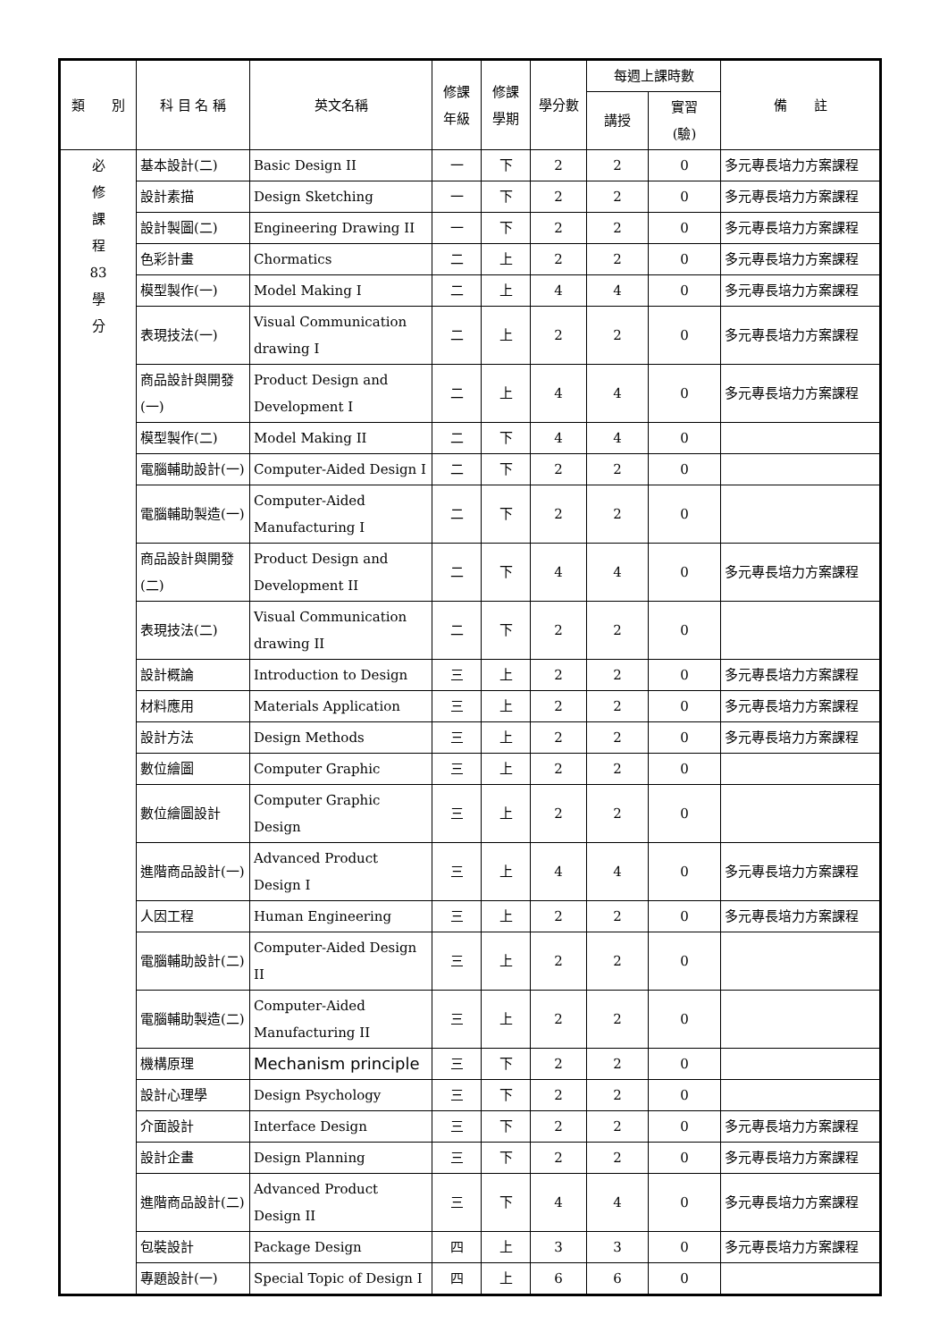| 類 別 | 科 目 名 稱 | 英文名稱 | 修課 年級 | 修課 學期 | 學分數 | 每週上課時數 | | 備 註 |
| --- | --- | --- | --- | --- | --- | --- | --- | --- |
| | | | | | | 講授 | 實習 (驗) | |
| 必 修 課 程 83 學 分 | 基本設計(二) | Basic Design II | 一 | 下 | 2 | 2 | 0 | 多元專長培力方案課程 |
| | 設計素描 | Design Sketching | 一 | 下 | 2 | 2 | 0 | 多元專長培力方案課程 |
| | 設計製圖(二) | Engineering Drawing II | 一 | 下 | 2 | 2 | 0 | 多元專長培力方案課程 |
| | 色彩計畫 | Chormatics | 二 | 上 | 2 | 2 | 0 | 多元專長培力方案課程 |
| | 模型製作(一) | Model Making I | 二 | 上 | 4 | 4 | 0 | 多元專長培力方案課程 |
| | 表現技法(一) | Visual Communication drawing I | 二 | 上 | 2 | 2 | 0 | 多元專長培力方案課程 |
| | 商品設計與開發(一) | Product Design and Development I | 二 | 上 | 4 | 4 | 0 | 多元專長培力方案課程 |
| | 模型製作(二) | Model Making II | 二 | 下 | 4 | 4 | 0 | |
| | 電腦輔助設計(一) | Computer-Aided Design I | 二 | 下 | 2 | 2 | 0 | |
| | 電腦輔助製造(一) | Computer-Aided Manufacturing I | 二 | 下 | 2 | 2 | 0 | |
| | 商品設計與開發(二) | Product Design and Development II | 二 | 下 | 4 | 4 | 0 | 多元專長培力方案課程 |
| | 表現技法(二) | Visual Communication drawing II | 二 | 下 | 2 | 2 | 0 | |
| | 設計概論 | Introduction to Design | 三 | 上 | 2 | 2 | 0 | 多元專長培力方案課程 |
| | 材料應用 | Materials Application | 三 | 上 | 2 | 2 | 0 | 多元專長培力方案課程 |
| | 設計方法 | Design Methods | 三 | 上 | 2 | 2 | 0 | 多元專長培力方案課程 |
| | 數位繪圖 | Computer Graphic | 三 | 上 | 2 | 2 | 0 | |
| | 數位繪圖設計 | Computer Graphic Design | 三 | 上 | 2 | 2 | 0 | |
| | 進階商品設計(一) | Advanced Product Design I | 三 | 上 | 4 | 4 | 0 | 多元專長培力方案課程 |
| | 人因工程 | Human Engineering | 三 | 上 | 2 | 2 | 0 | 多元專長培力方案課程 |
| | 電腦輔助設計(二) | Computer-Aided Design II | 三 | 上 | 2 | 2 | 0 | |
| | 電腦輔助製造(二) | Computer-Aided Manufacturing II | 三 | 上 | 2 | 2 | 0 | |
| | 機構原理 | Mechanism principle | 三 | 下 | 2 | 2 | 0 | |
| | 設計心理學 | Design Psychology | 三 | 下 | 2 | 2 | 0 | |
| | 介面設計 | Interface Design | 三 | 下 | 2 | 2 | 0 | 多元專長培力方案課程 |
| | 設計企畫 | Design Planning | 三 | 下 | 2 | 2 | 0 | 多元專長培力方案課程 |
| | 進階商品設計(二) | Advanced Product Design II | 三 | 下 | 4 | 4 | 0 | 多元專長培力方案課程 |
| | 包裝設計 | Package Design | 四 | 上 | 3 | 3 | 0 | 多元專長培力方案課程 |
| | 專題設計(一) | Special Topic of Design I | 四 | 上 | 6 | 6 | 0 | |